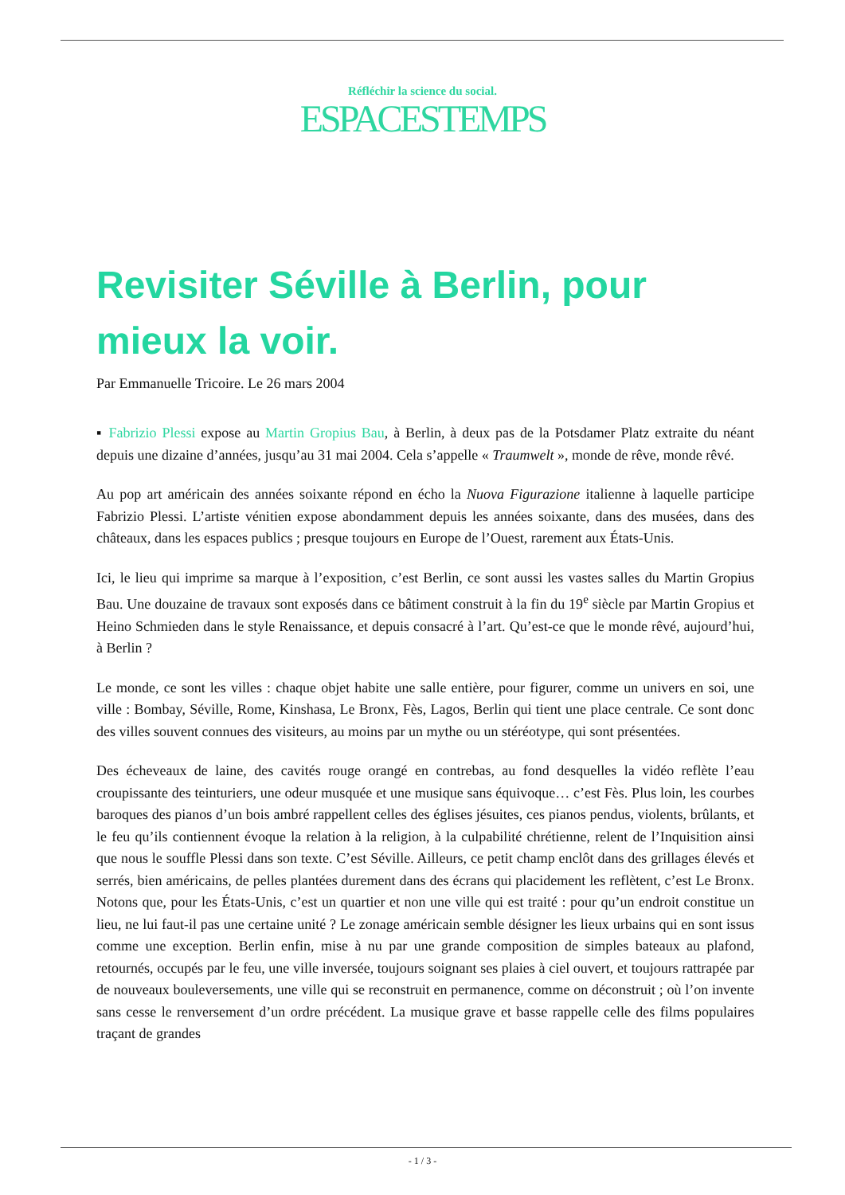Réfléchir la science du social.
ESPACESTEMPS
Revisiter Séville à Berlin, pour mieux la voir.
Par Emmanuelle Tricoire. Le 26 mars 2004
▪ Fabrizio Plessi expose au Martin Gropius Bau, à Berlin, à deux pas de la Potsdamer Platz extraite du néant depuis une dizaine d’années, jusqu’au 31 mai 2004. Cela s’appelle « Traumwelt », monde de rêve, monde rêvé.
Au pop art américain des années soixante répond en écho la Nuova Figurazione italienne à laquelle participe Fabrizio Plessi. L’artiste vénitien expose abondamment depuis les années soixante, dans des musées, dans des châteaux, dans les espaces publics ; presque toujours en Europe de l’Ouest, rarement aux États-Unis.
Ici, le lieu qui imprime sa marque à l’exposition, c’est Berlin, ce sont aussi les vastes salles du Martin Gropius Bau. Une douzaine de travaux sont exposés dans ce bâtiment construit à la fin du 19<sup>e</sup> siècle par Martin Gropius et Heino Schmieden dans le style Renaissance, et depuis consacré à l’art. Qu’est-ce que le monde rêvé, aujourd’hui, à Berlin ?
Le monde, ce sont les villes : chaque objet habite une salle entière, pour figurer, comme un univers en soi, une ville : Bombay, Séville, Rome, Kinshasa, Le Bronx, Fès, Lagos, Berlin qui tient une place centrale. Ce sont donc des villes souvent connues des visiteurs, au moins par un mythe ou un stéréotype, qui sont présentées.
Des écheveaux de laine, des cavités rouge orangé en contrebas, au fond desquelles la vidéo reflète l’eau croupissante des teinturiers, une odeur musquée et une musique sans équivoque… c’est Fès. Plus loin, les courbes baroques des pianos d’un bois ambré rappellent celles des églises jésuites, ces pianos pendus, violents, brûlants, et le feu qu’ils contiennent évoque la relation à la religion, à la culpabilité chrétienne, relent de l’Inquisition ainsi que nous le souffle Plessi dans son texte. C’est Séville. Ailleurs, ce petit champ enclôt dans des grillages élevés et serrés, bien américains, de pelles plantées durement dans des écrans qui placidement les reflètent, c’est Le Bronx. Notons que, pour les États-Unis, c’est un quartier et non une ville qui est traité : pour qu’un endroit constitue un lieu, ne lui faut-il pas une certaine unité ? Le zonage américain semble désigner les lieux urbains qui en sont issus comme une exception. Berlin enfin, mise à nu par une grande composition de simples bateaux au plafond, retournés, occupés par le feu, une ville inversée, toujours soignant ses plaies à ciel ouvert, et toujours rattrapée par de nouveaux bouleversements, une ville qui se reconstruit en permanence, comme on déconstruit ; où l’on invente sans cesse le renversement d’un ordre précédent. La musique grave et basse rappelle celle des films populaires traçant de grandes
- 1 / 3 -